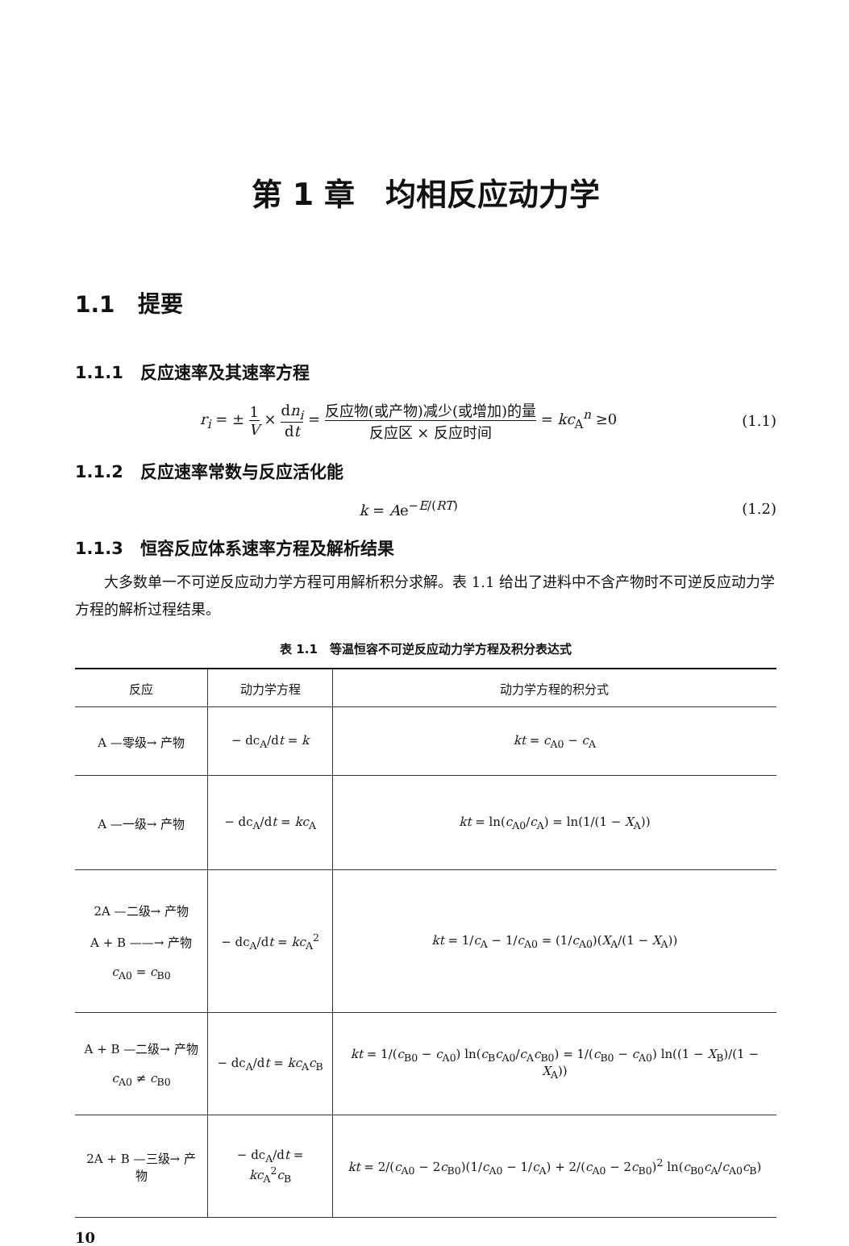第 1 章　均相反应动力学
1.1　提要
1.1.1　反应速率及其速率方程
r<sub>i</sub> = ± 1 V × dn<sub>i</sub> dt = 反应物(或产物)减少(或增加)的量 反应区 × 反应时间 = kc<sub>A</sub><sup>n</sup> ≥0
(1.1)
1.1.2　反应速率常数与反应活化能
k = Ae<sup>−E/(RT)</sup> (1.2)
1.1.3　恒容反应体系速率方程及解析结果
大多数单一不可逆反应动力学方程可用解析积分求解。表 1.1 给出了进料中不含产物时不可逆反应动力学方程的解析过程结果。
表 1.1　等温恒容不可逆反应动力学方程及积分表达式
| 反应 | 动力学方程 | 动力学方程的积分式 |
| --- | --- | --- |
| A —零级→ 产物 | − dc<sub>A</sub>/d t = k | kt = c<sub>A0</sub> − c<sub>A</sub> |
| A —一级→ 产物 | − dc<sub>A</sub>/d t = kc<sub>A</sub> | kt = ln( c<sub>A0</sub>/ c<sub>A</sub>) = ln(1/(1 − X<sub>A</sub>)) |
| 2A —二级→ 产物 A + B ——→ 产物 c<sub>A0</sub> = c<sub>B0</sub> | − dc<sub>A</sub>/d t = kc<sub>A</sub><sup>2</sup> | kt = 1/ c<sub>A</sub> − 1/ c<sub>A0</sub> = (1/ c<sub>A0</sub>)( X<sub>A</sub>/(1 − X<sub>A</sub>)) |
| A + B —二级→ 产物 c<sub>A0</sub> ≠ c<sub>B0</sub> | − dc<sub>A</sub>/d t = kc<sub>A</sub> c<sub>B</sub> | kt = 1/( c<sub>B0</sub> − c<sub>A0</sub>) ln( c<sub>B</sub> c<sub>A0</sub>/ c<sub>A</sub> c<sub>B0</sub>) = 1/( c<sub>B0</sub> − c<sub>A0</sub>) ln((1 − X<sub>B</sub>)/(1 − X<sub>A</sub>)) |
| 2A + B —三级→ 产物 | − dc<sub>A</sub>/d t = kc<sub>A</sub><sup>2</sup> c<sub>B</sub> | kt = 2/( c<sub>A0</sub> − 2 c<sub>B0</sub>)(1/ c<sub>A0</sub> − 1/ c<sub>A</sub>) + 2/( c<sub>A0</sub> − 2 c<sub>B0</sub>)<sup>2</sup> ln( c<sub>B0</sub> c<sub>A</sub>/ c<sub>A0</sub> c<sub>B</sub>) |
10